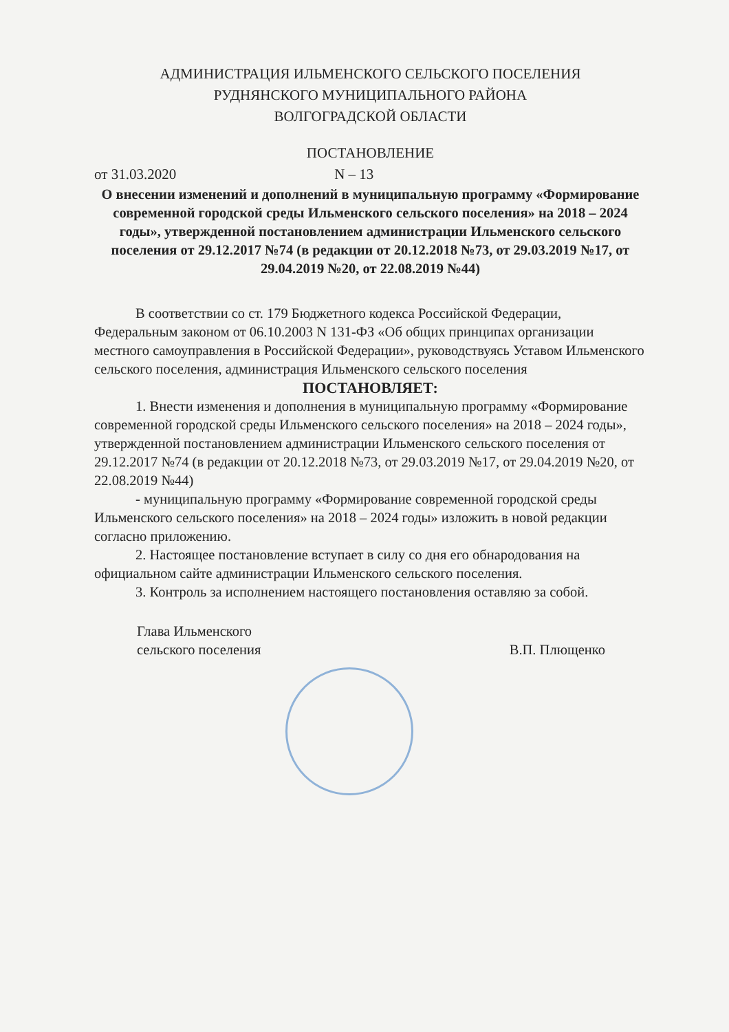АДМИНИСТРАЦИЯ ИЛЬМЕНСКОГО СЕЛЬСКОГО ПОСЕЛЕНИЯ
РУДНЯНСКОГО МУНИЦИПАЛЬНОГО РАЙОНА
ВОЛГОГРАДСКОЙ ОБЛАСТИ
ПОСТАНОВЛЕНИЕ
от 31.03.2020 N – 13
О внесении изменений и дополнений в муниципальную программу «Формирование современной городской среды Ильменского сельского поселения» на 2018 – 2024 годы», утвержденной постановлением администрации Ильменского сельского поселения от 29.12.2017 №74 (в редакции от 20.12.2018 №73, от 29.03.2019 №17, от 29.04.2019 №20, от 22.08.2019 №44)
В соответствии со ст. 179 Бюджетного кодекса Российской Федерации, Федеральным законом от 06.10.2003 N 131-ФЗ «Об общих принципах организации местного самоуправления в Российской Федерации», руководствуясь Уставом Ильменского сельского поселения, администрация Ильменского сельского поселения
ПОСТАНОВЛЯЕТ:
1. Внести изменения и дополнения в муниципальную программу «Формирование современной городской среды Ильменского сельского поселения» на 2018 – 2024 годы», утвержденной постановлением администрации Ильменского сельского поселения от 29.12.2017 №74 (в редакции от 20.12.2018 №73, от 29.03.2019 №17, от 29.04.2019 №20, от 22.08.2019 №44)
- муниципальную программу «Формирование современной городской среды Ильменского сельского поселения» на 2018 – 2024 годы» изложить в новой редакции согласно приложению.
2. Настоящее постановление вступает в силу со дня его обнародования на официальном сайте администрации Ильменского сельского поселения.
3. Контроль за исполнением настоящего постановления оставляю за собой.
Глава Ильменского
сельского поселения
В.П. Плющенко